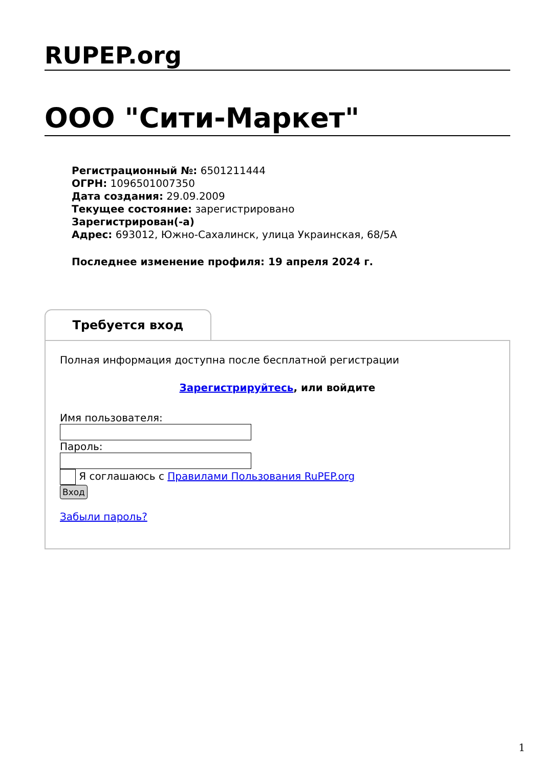RUPEP.org
ООО "Сити-Маркет"
Регистрационный №: 6501211444
ОГРН: 1096501007350
Дата создания: 29.09.2009
Текущее состояние: зарегистрировано
Зарегистрирован(-а)
Адрес: 693012, Южно-Сахалинск, улица Украинская, 68/5А
Последнее изменение профиля: 19 апреля 2024 г.
Требуется вход
Полная информация доступна после бесплатной регистрации
Зарегистрируйтесь, или войдите
Имя пользователя:
Пароль:
Я соглашаюсь с Правилами Пользования RuPEP.org
Вход
Забыли пароль?
1